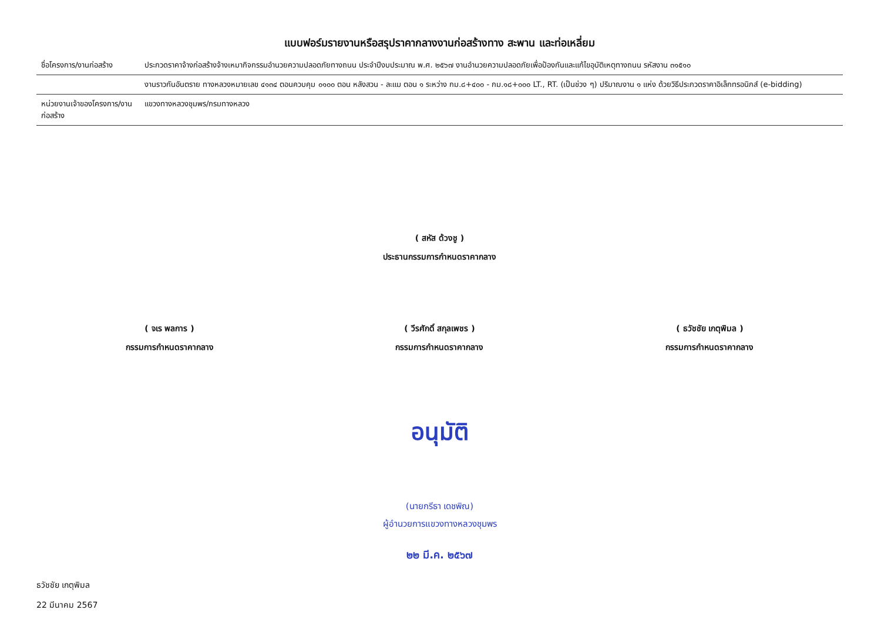แบบฟอร์มรายงานหรือสรุปราคากลางงานก่อสร้างทาง สะพาน และท่อเหลี่ยม
| ชื่อโครงการ/งานก่อสร้าง | ประกวดราคาจ้างก่อสร้างจ้างเหมากิจกรรมอำนวยความปลอดภัยทางถนน ประจำปีงบประมาณ พ.ศ. ๒๕๖๗ งานอำนวยความปลอดภัยเพื่อป้องกันและแก้ไขอุบัติเหตุทางถนน รหัสงาน ๓๑๕๑๐ |
| | งานราวกันอันตราย ทางหลวงหมายเลข ๔๑๓๔ ตอนควบคุม ๐๑๐๐ ตอน หลังสวน - ละแม ตอน ๑ ระหว่าง กม.๘+๔๐๐ - กม.๑๘+๐๐๐ LT., RT. (เป็นช่วง ๆ) ปริมาณงาน ๑ แห่ง ด้วยวิธีประกวดราคาอิเล็กทรอนิกส์ (e-bidding) |
| หน่วยงานเจ้าของโครงการ/งานก่อสร้าง | แขวงทางหลวงชุมพร/กรมทางหลวง |
( สหัส ด้วงชู )
ประธานกรรมการกำหนดราคากลาง
( จเร พลการ )
กรรมการกำหนดราคากลาง
( วีรศักดิ์ สกุลเพชร )
กรรมการกำหนดราคากลาง
( ธวัชชัย เกตุพิมล )
กรรมการกำหนดราคากลาง
อนุมัติ
(นายกรีธา เดชพิณ)
ผู้อำนวยการแขวงทางหลวงชุมพร
๒๒ มี.ค. ๒๕๖๗
ธวัชชัย เกตุพิมล
22 มีนาคม 2567